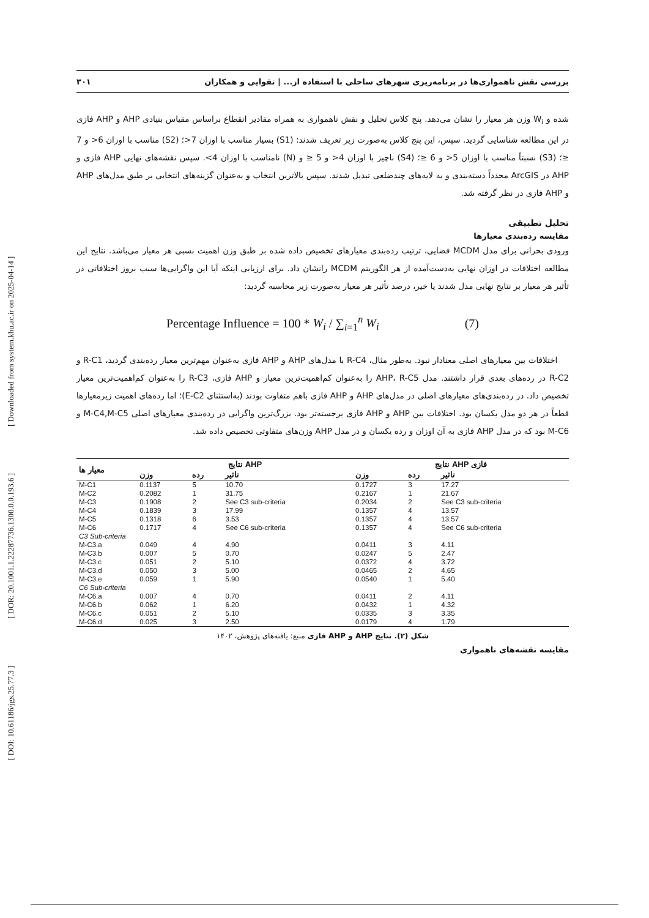[ DOI: 10.61186/jgs.25.77.3 ] [ DOR: 20.1001.1.22287736.1300.0.0.193.6 ] [ Downloaded from system.khu.ac.ir on 2025-04-14 ]
بررسی نقش ناهمواری‌ها در برنامه‌ریزی شهرهای ساحلی با استفاده از... | تقوایی و همکاران ۳۰۱
شده و W<sub>i</sub> وزن هر معیار را نشان می‌دهد. پنج کلاس تحلیل و نقش ناهمواری به همراه مقادیر انقطاع براساس مقیاس بنیادی AHP و AHP فازی در این مطالعه شناسایی گردید. سپس، این پنج کلاس به‌صورت زیر تعریف شدند: (S1) بسیار مناسب با اوزان 7<؛ (S2) مناسب با اوزان 6< و 7 ≤؛ (S3) نسبتاً مناسب با اوزان 5< و 6 ≤؛ (S4) ناچیز با اوزان 4< و 5 ≤ و (N) نامناسب با اوزان 4>. سپس نقشه‌های نهایی AHP فازی و AHP در ArcGIS مجدداً دسته‌بندی و به لایه‌های چندضلعی تبدیل شدند. سپس بالاترین انتخاب و به‌عنوان گزینه‌های انتخابی بر طبق مدل‌های AHP و AHP فازی در نظر گرفته شد.
تحلیل تطبیقی
مقایسه رده‌بندی معیارها
ورودی بحرانی برای مدل MCDM فضایی، ترتیب رده‌بندی معیارهای تخصیص داده شده بر طبق وزن اهمیت نسبی هر معیار می‌باشد. نتایج این مطالعه اختلافات در اوزان نهایی به‌دست‌آمده از هر الگوریتم MCDM رانشان داد. برای ارزیابی اینکه آیا این واگرایی‌ها سبب بروز اختلافاتی در تأثیر هر معیار بر نتایج نهایی مدل شدند یا خیر، درصد تأثیر هر معیار به‌صورت زیر محاسبه گردید:
Percentage Influence = 100 * W<sub>i</sub> / ∑<sub>i=1</sub><sup>n</sup> W<sub>i</sub> (7)
اختلافات بین معیارهای اصلی معنادار نبود. به‌طور مثال، R-C4 با مدل‌های AHP و AHP فازی به‌عنوان مهم‌ترین معیار رده‌بندی گردید، R-C1 و R-C2 در رده‌های بعدی قرار داشتند. مدل AHP، R-C5 را به‌عنوان کم‌اهمیت‌ترین معیار و AHP فازی، R-C3 را به‌عنوان کم‌اهمیت‌ترین معیار تخصیص داد. در رده‌بندی‌های معیارهای اصلی در مدل‌های AHP و AHP فازی باهم متفاوت بودند (به‌استثنای E-C2)؛ اما رده‌های اهمیت زیرمعیارها قطعاً در هر دو مدل یکسان بود. اختلافات بین AHP و AHP فازی برجسته‌تر بود. بزرگ‌ترین واگرایی در رده‌بندی معیارهای اصلی M-C4,M-C5 و M-C6 بود که در مدل AHP فازی به آن اوزان و رده یکسان و در مدل AHP وزن‌های متفاوتی تخصیص داده شد.
| معیار ها | نتایج AHP | | | نتایج AHP فازی | | |
| --- | --- | --- | --- | --- | --- | --- |
| | وزن | رده | تاثیر | وزن | رده | تاثیر |
| M-C1 | 0.1137 | 5 | 10.70 | 0.1727 | 3 | 17.27 |
| M-C2 | 0.2082 | 1 | 31.75 | 0.2167 | 1 | 21.67 |
| M-C3 | 0.1908 | 2 | See C3 sub-criteria | 0.2034 | 2 | See C3 sub-criteria |
| M-C4 | 0.1839 | 3 | 17.99 | 0.1357 | 4 | 13.57 |
| M-C5 | 0.1318 | 6 | 3.53 | 0.1357 | 4 | 13.57 |
| M-C6 | 0.1717 | 4 | See C6 sub-criteria | 0.1357 | 4 | See C6 sub-criteria |
| C3 Sub-criteria | | | | | | |
| M-C3.a | 0.049 | 4 | 4.90 | 0.0411 | 3 | 4.11 |
| M-C3.b | 0.007 | 5 | 0.70 | 0.0247 | 5 | 2.47 |
| M-C3.c | 0.051 | 2 | 5.10 | 0.0372 | 4 | 3.72 |
| M-C3.d | 0.050 | 3 | 5.00 | 0.0465 | 2 | 4.65 |
| M-C3.e | 0.059 | 1 | 5.90 | 0.0540 | 1 | 5.40 |
| C6 Sub-criteria | | | | | | |
| M-C6.a | 0.007 | 4 | 0.70 | 0.0411 | 2 | 4.11 |
| M-C6.b | 0.062 | 1 | 6.20 | 0.0432 | 1 | 4.32 |
| M-C6.c | 0.051 | 2 | 5.10 | 0.0335 | 3 | 3.35 |
| M-C6.d | 0.025 | 3 | 2.50 | 0.0179 | 4 | 1.79 |
شکل (۲). نتایج AHP و AHP فازی منبع: یافته‌های پژوهش، ۱۴۰۲
مقایسه نقشه‌های ناهمواری